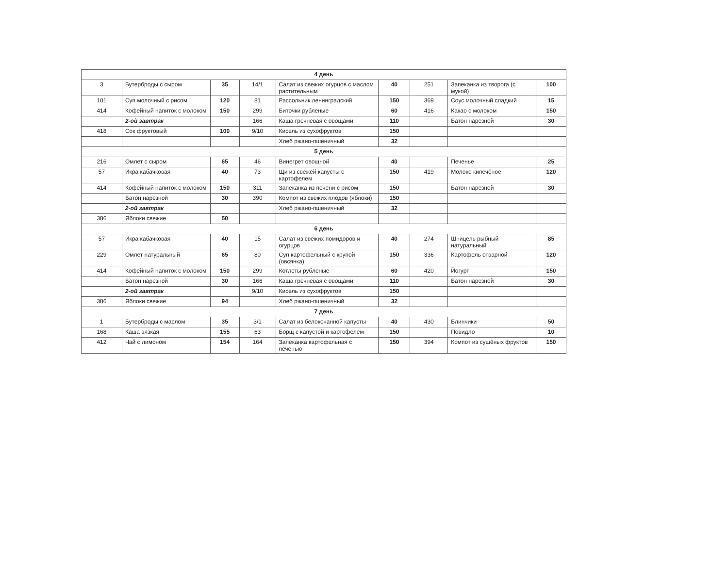| 4 день | | | | | | | | |
| 3 | Бутерброды с сыром | 35 | 14/1 | Салат из свежих огурцов с маслом растительным | 40 | 251 | Запеканка из творога (с мукой) | 100 |
| 101 | Суп молочный с рисом | 120 | 81 | Рассольник ленинградский | 150 | 369 | Соус молочный сладкий | 15 |
| 414 | Кофейный напиток с молоком | 150 | 299 | Биточки рубленые | 60 | 416 | Какао с молоком | 150 |
| | 2-ой завтрак | | 166 | Каша гречневая с овощами | 110 | | Батон нарезной | 30 |
| 418 | Сок фруктовый | 100 | 9/10 | Кисель из сухофруктов | 150 | | | |
| | | | | Хлеб ржано-пшеничный | 32 | | | |
| 5 день | | | | | | | | |
| 216 | Омлет с сыром | 65 | 46 | Винегрет овощной | 40 | | Печенье | 25 |
| 57 | Икра кабачковая | 40 | 73 | Щи из свежей капусты с картофелем | 150 | 419 | Молоко кипечёное | 120 |
| 414 | Кофейный напиток с молоком | 150 | 311 | Запеканка из печени с рисом | 150 | | Батон нарезной | 30 |
| | Батон нарезной | 30 | 390 | Компот из свежих плодов (яблоки) | 150 | | | |
| | 2-ой завтрак | | | Хлеб ржано-пшеничный | 32 | | | |
| 386 | Яблоки свежие | 50 | | | | | | |
| 6 день | | | | | | | | |
| 57 | Икра кабачковая | 40 | 15 | Салат из свежих помидоров и огурцов | 40 | 274 | Шницель рыбный натуральный | 85 |
| 229 | Омлет натуральный | 65 | 80 | Суп картофельный с крупой (овсянка) | 150 | 336 | Картофель отварной | 120 |
| 414 | Кофейный напиток с молоком | 150 | 299 | Котлеты рубленые | 60 | 420 | Йогурт | 150 |
| | Батон нарезной | 30 | 166 | Каша гречневая с овощами | 110 | | Батон нарезной | 30 |
| | 2-ой завтрак | | 9/10 | Кисель из сухофруктов | 150 | | | |
| 386 | Яблоки свежие | 94 | | Хлеб ржано-пшеничный | 32 | | | |
| 7 день | | | | | | | | |
| 1 | Бутерброды с маслом | 35 | 3/1 | Салат из белокочанной капусты | 40 | 430 | Блинчики | 50 |
| 168 | Каша вязкая | 155 | 63 | Борщ с капустой и картофелем | 150 | | Повидло | 10 |
| 412 | Чай с лимоном | 154 | 164 | Запеканка картофельная с печенью | 150 | 394 | Компот из сушёных фруктов | 150 |